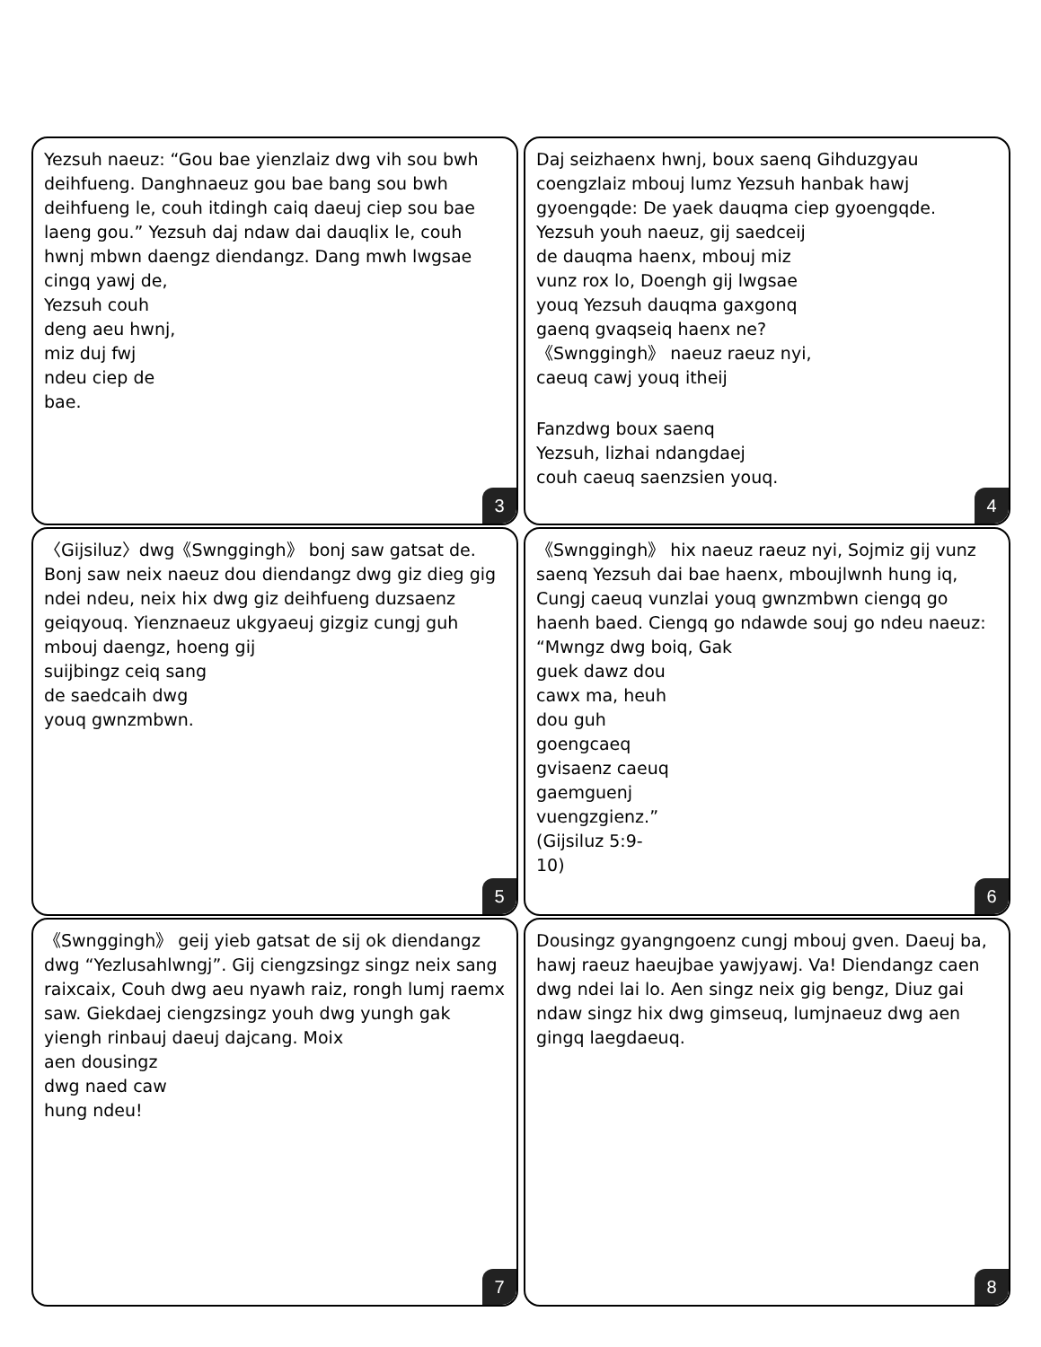Yezsuh naeuz: “Gou bae yienzlaiz dwg vih sou bwh deihfueng. Danghnaeuz gou bae bang sou bwh deihfueng le, couh itdingh caiq daeuj ciep sou bae laeng gou.” Yezsuh daj ndaw dai dauqlix le, couh hwnj mbwn daengz diendangz. Dang mwh lwgsae
cingq yawj de, Yezsuh couh deng aeu hwnj, miz duj fwj ndeu ciep de bae.
3
Daj seizhaenx hwnj, boux saenq Gihduzgyau coengzlaiz mbouj lumz Yezsuh hanbak hawj gyoengqde: De yaek dauqma ciep gyoengqde.
Yezsuh youh naeuz, gij saedceij de dauqma haenx, mbouj miz vunz rox lo, Doengh gij lwgsae youq Yezsuh dauqma gaxgonq gaenq gvaqseiq haenx ne?《Swnggingh》 naeuz raeuz nyi, caeuq cawj youq itheij
Fanzdwg boux saenq Yezsuh, lizhai ndangdaej couh caeuq saenzsien youq.
4
〈Gijsiluz〉dwg《Swnggingh》 bonj saw gatsat de. Bonj saw neix naeuz dou diendangz dwg giz dieg gig ndei ndeu, neix hix dwg giz deihfueng duzsaenz geiqyouq. Yienznaeuz ukgyaeuj gizgiz cungj guh mbouj daengz, hoeng gij
suijbingz ceiq sang de saedcaih dwg youq gwnzmbwn.
5
《Swnggingh》 hix naeuz raeuz nyi, Sojmiz gij vunz saenq Yezsuh dai bae haenx, mbouj­lwnh hung iq, Cungj caeuq vunzlai youq gwnzmbwn ciengq go haenh baed. Ciengq go ndawde souj go ndeu naeuz: “Mwngz dwg boiq, Gak
guek dawz dou cawx ma, heuh dou guh goengcaeq gvisaenz caeuq gaemguenj vuengzgienz.” (Gijsiluz 5:9-10)
6
《Swnggingh》 geij yieb gatsat de sij ok diendangz dwg “Yezlusahlwngj”. Gij ciengzsingz singz neix sang raixcaix, Couh dwg aeu nyawh raiz, rongh lumj raemx saw. Giekdaej ciengzsingz youh dwg yungh gak yiengh rinbauj daeuj dajcang. Moix
aen dousingz dwg naed caw hung ndeu!
7
Dousingz gyangngoenz cungj mbouj gven. Daeuj ba, hawj raeuz haeujbae yawjyawj. Va! Diendangz caen dwg ndei lai lo. Aen singz neix gig bengz, Diuz gai ndaw singz hix dwg gimseuq, lumjnaeuz dwg aen gingq laegdaeuq.
8